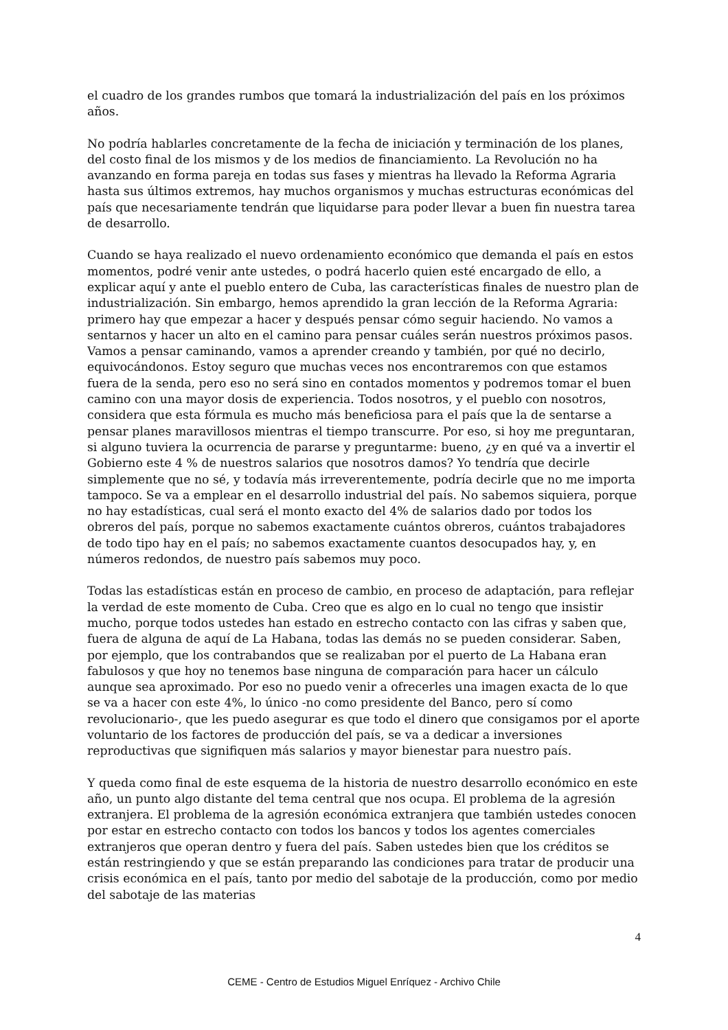el cuadro de los grandes rumbos que tomará la industrialización del país en los próximos años.
No podría hablarles concretamente de la fecha de iniciación y terminación de los planes, del costo final de los mismos y de los medios de financiamiento. La Revolución no ha avanzando en forma pareja en todas sus fases y mientras ha llevado la Reforma Agraria hasta sus últimos extremos, hay muchos organismos y muchas estructuras económicas del país que necesariamente tendrán que liquidarse para poder llevar a buen fin nuestra tarea de desarrollo.
Cuando se haya realizado el nuevo ordenamiento económico que demanda el país en estos momentos, podré venir ante ustedes, o podrá hacerlo quien esté encargado de ello, a explicar aquí y ante el pueblo entero de Cuba, las características finales de nuestro plan de industrialización. Sin embargo, hemos aprendido la gran lección de la Reforma Agraria: primero hay que empezar a hacer y después pensar cómo seguir haciendo. No vamos a sentarnos y hacer un alto en el camino para pensar cuáles serán nuestros próximos pasos. Vamos a pensar caminando, vamos a aprender creando y también, por qué no decirlo, equivocándonos. Estoy seguro que muchas veces nos encontraremos con que estamos fuera de la senda, pero eso no será sino en contados momentos y podremos tomar el buen camino con una mayor dosis de experiencia. Todos nosotros, y el pueblo con nosotros, considera que esta fórmula es mucho más beneficiosa para el país que la de sentarse a pensar planes maravillosos mientras el tiempo transcurre. Por eso, si hoy me preguntaran, si alguno tuviera la ocurrencia de pararse y preguntarme: bueno, ¿y en qué va a invertir el Gobierno este 4 % de nuestros salarios que nosotros damos? Yo tendría que decirle simplemente que no sé, y todavía más irreverentemente, podría decirle que no me importa tampoco. Se va a emplear en el desarrollo industrial del país. No sabemos siquiera, porque no hay estadísticas, cual será el monto exacto del 4% de salarios dado por todos los obreros del país, porque no sabemos exactamente cuántos obreros, cuántos trabajadores de todo tipo hay en el país; no sabemos exactamente cuantos desocupados hay, y, en números redondos, de nuestro país sabemos muy poco.
Todas las estadísticas están en proceso de cambio, en proceso de adaptación, para reflejar la verdad de este momento de Cuba. Creo que es algo en lo cual no tengo que insistir mucho, porque todos ustedes han estado en estrecho contacto con las cifras y saben que, fuera de alguna de aquí de La Habana, todas las demás no se pueden considerar. Saben, por ejemplo, que los contrabandos que se realizaban por el puerto de La Habana eran fabulosos y que hoy no tenemos base ninguna de comparación para hacer un cálculo aunque sea aproximado. Por eso no puedo venir a ofrecerles una imagen exacta de lo que se va a hacer con este 4%, lo único -no como presidente del Banco, pero sí como revolucionario-, que les puedo asegurar es que todo el dinero que consigamos por el aporte voluntario de los factores de producción del país, se va a dedicar a inversiones reproductivas que signifiquen más salarios y mayor bienestar para nuestro país.
Y queda como final de este esquema de la historia de nuestro desarrollo económico en este año, un punto algo distante del tema central que nos ocupa. El problema de la agresión extranjera. El problema de la agresión económica extranjera que también ustedes conocen por estar en estrecho contacto con todos los bancos y todos los agentes comerciales extranjeros que operan dentro y fuera del país. Saben ustedes bien que los créditos se están restringiendo y que se están preparando las condiciones para tratar de producir una crisis económica en el país, tanto por medio del sabotaje de la producción, como por medio del sabotaje de las materias
4
CEME - Centro de Estudios Miguel Enríquez - Archivo Chile